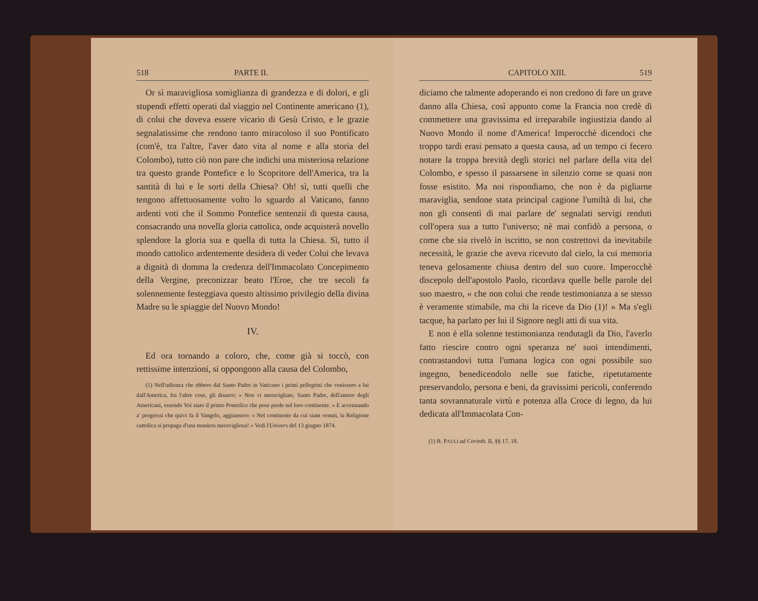518 PARTE II.
Or sì maravigliosa somiglianza di grandezza e di dolori, e gli stupendi effetti operati dal viaggio nel Continente americano (1), di colui che doveva essere vicario di Gesù Cristo, e le grazie segnalatissime che rendono tanto miracoloso il suo Pontificato (com'è, tra l'altre, l'aver dato vita al nome e alla storia del Colombo), tutto ciò non pare che indichi una misteriosa relazione tra questo grande Pontefice e lo Scopritore dell'America, tra la santità di lui e le sorti della Chiesa? Oh! sì, tutti quelli che tengono affettuosamente volto lo sguardo al Vaticano, fanno ardenti voti che il Sommo Pontefice sentenzii di questa causa, consacrando una novella gloria cattolica, onde acquisterà novello splendore la gloria sua e quella di tutta la Chiesa. Sì, tutto il mondo cattolico ardentemente desidera di veder Colui che levava a dignità di domma la credenza dell'Immacolato Concepimento della Vergine, preconizzar beato l'Eroe, che tre secoli fa solennemente festeggiava questo altissimo privilegio della divina Madre su le spiaggie del Nuovo Mondo!
IV.
Ed ora tornando a coloro, che, come già si toccò, con rettissime intenzioni, si oppongono alla causa del Colombo,
(1) Nell'udienza che ebbero dal Santo Padre in Vaticano i primi pellegrini che venissero a lui dall'America, fra l'altre cose, gli dissero: « Non vi meravigliate, Santo Padre, dell'amore degli Americani, essendo Voi stato il primo Pontefice che pose piede nel loro continente. » E accennando a' progressi che quivi fa il Vangelo, aggiunsero: « Nel continente da cui siam venuti, la Religione cattolica si propaga d'una maniera meravigliosa! » Vedi l'Univers del 13 giugno 1874.
CAPITOLO XIII. 519
diciamo che talmente adoperando ei non credono di fare un grave danno alla Chiesa, così appunto come la Francia non credè di commettere una gravissima ed irreparabile ingiustizia dando al Nuovo Mondo il nome d'America! Imperocchè dicendoci che troppo tardi erasi pensato a questa causa, ad un tempo ci fecero notare la troppa brevità degli storici nel parlare della vita del Colombo, e spesso il passarsene in silenzio come se quasi non fosse esistito. Ma noi rispondiamo, che non è da pigliarne maraviglia, sendone stata principal cagione l'umiltà di lui, che non gli consentì di mai parlare de' segnalati servigi renduti coll'opera sua a tutto l'universo; nè mai confidò a persona, o come che sia rivelò in iscritto, se non costrettovi da inevitabile necessità, le grazie che aveva ricevuto dal cielo, la cui memoria teneva gelosamente chiusa dentro del suo cuore. Imperocchè discepolo dell'apostolo Paolo, ricordava quelle belle parole del suo maestro, « che non colui che rende testimonianza a se stesso è veramente stimabile, ma chi la riceve da Dio (1)! » Ma s'egli tacque, ha parlato per lui il Signore negli atti di sua vita.
E non è ella solenne testimonianza rendutagli da Dio, l'averlo fatto riescire contro ogni speranza ne' suoi intendimenti, contrastandovi tutta l'umana logica con ogni possibile suo ingegno, benedicendolo nelle sue fatiche, ripetutamente preservandolo, persona e beni, da gravissimi pericoli, conferendo tanta sovrannaturale virtù e potenza alla Croce di legno, da lui dedicata all'Immacolata Con-
(1) B. PAULI ad Corinth. II, §§ 17, 18.